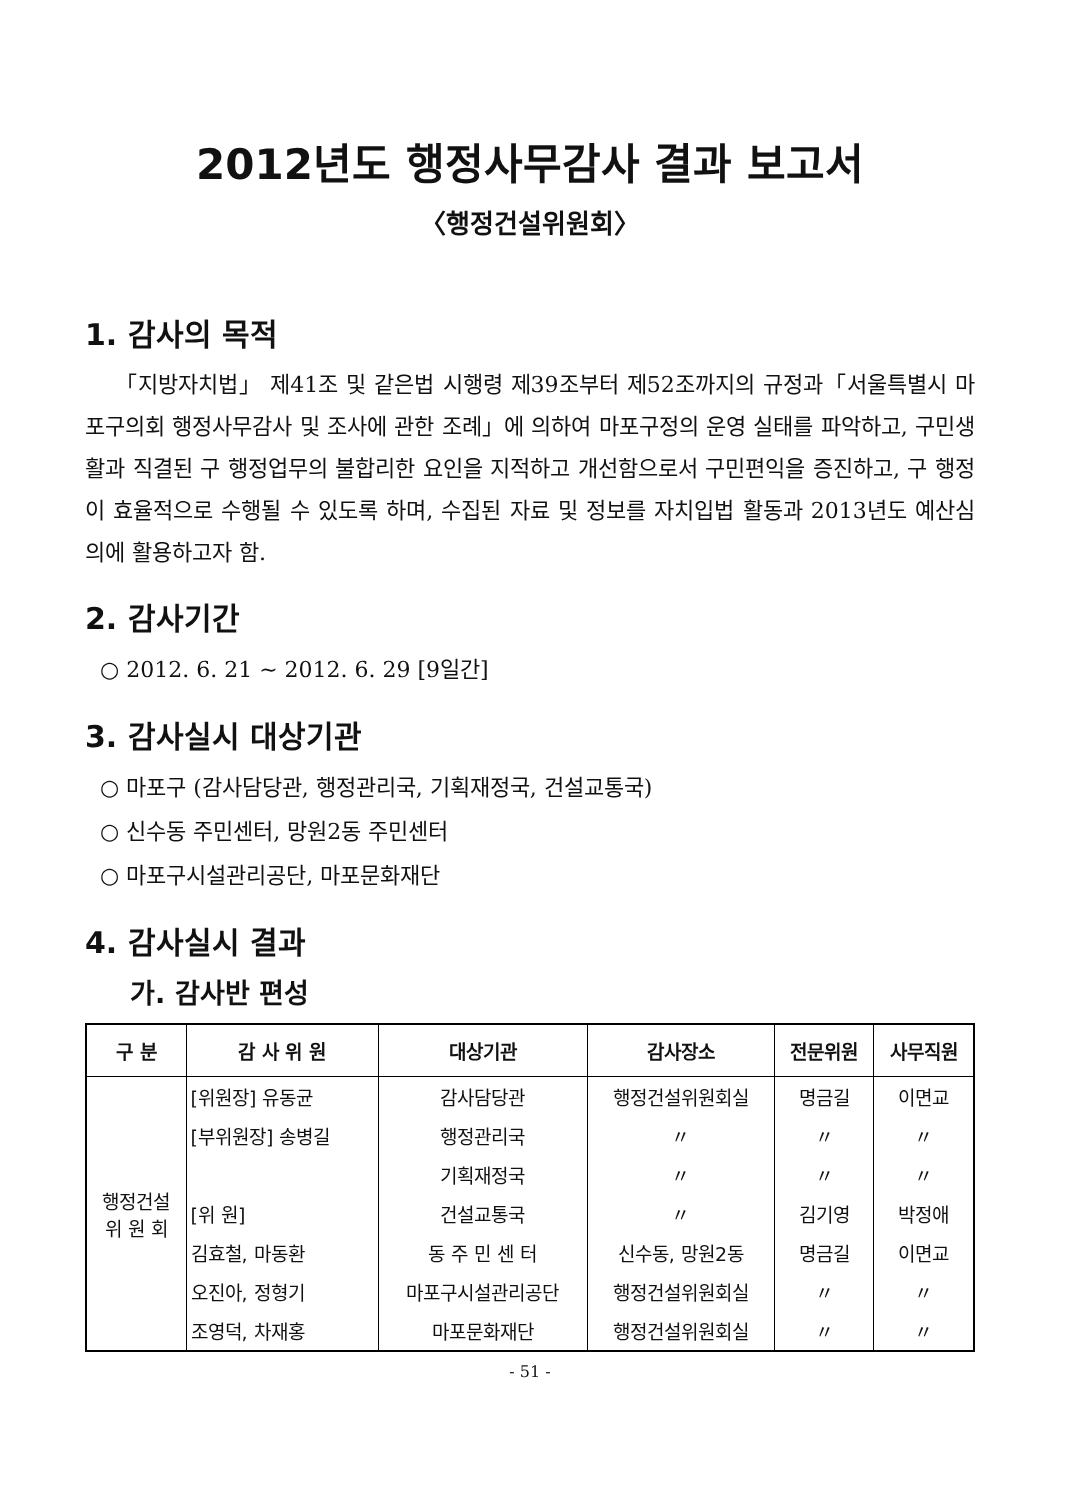2012년도 행정사무감사 결과 보고서
〈행정건설위원회〉
1. 감사의 목적
「지방자치법」 제41조 및 같은법 시행령 제39조부터 제52조까지의 규정과「서울특별시 마포구의회 행정사무감사 및 조사에 관한 조례」에 의하여 마포구정의 운영 실태를 파악하고, 구민생활과 직결된 구 행정업무의 불합리한 요인을 지적하고 개선함으로서 구민편익을 증진하고, 구 행정이 효율적으로 수행될 수 있도록 하며, 수집된 자료 및 정보를 자치입법 활동과 2013년도 예산심의에 활용하고자 함.
2. 감사기간
○ 2012. 6. 21 ~ 2012. 6. 29 [9일간]
3. 감사실시 대상기관
○ 마포구 (감사담당관, 행정관리국, 기획재정국, 건설교통국)
○ 신수동 주민센터, 망원2동 주민센터
○ 마포구시설관리공단, 마포문화재단
4. 감사실시 결과
가. 감사반 편성
| 구 분 | 감 사 위 원 | 대상기관 | 감사장소 | 전문위원 | 사무직원 |
| --- | --- | --- | --- | --- | --- |
| 행정건설 위 원 회 | [위원장] 유동균 | 감사담당관 | 행정건설위원회실 | 명금길 | 이면교 |
| | [부위원장] 송병길 | 행정관리국 | 〃 | 〃 | 〃 |
| | | 기획재정국 | 〃 | 〃 | 〃 |
| | [위 원] | 건설교통국 | 〃 | 김기영 | 박정애 |
| | 김효철, 마동환 | 동 주 민 센 터 | 신수동, 망원2동 | 명금길 | 이면교 |
| | 오진아, 정형기 | 마포구시설관리공단 | 행정건설위원회실 | 〃 | 〃 |
| | 조영덕, 차재홍 | 마포문화재단 | 행정건설위원회실 | 〃 | 〃 |
- 51 -